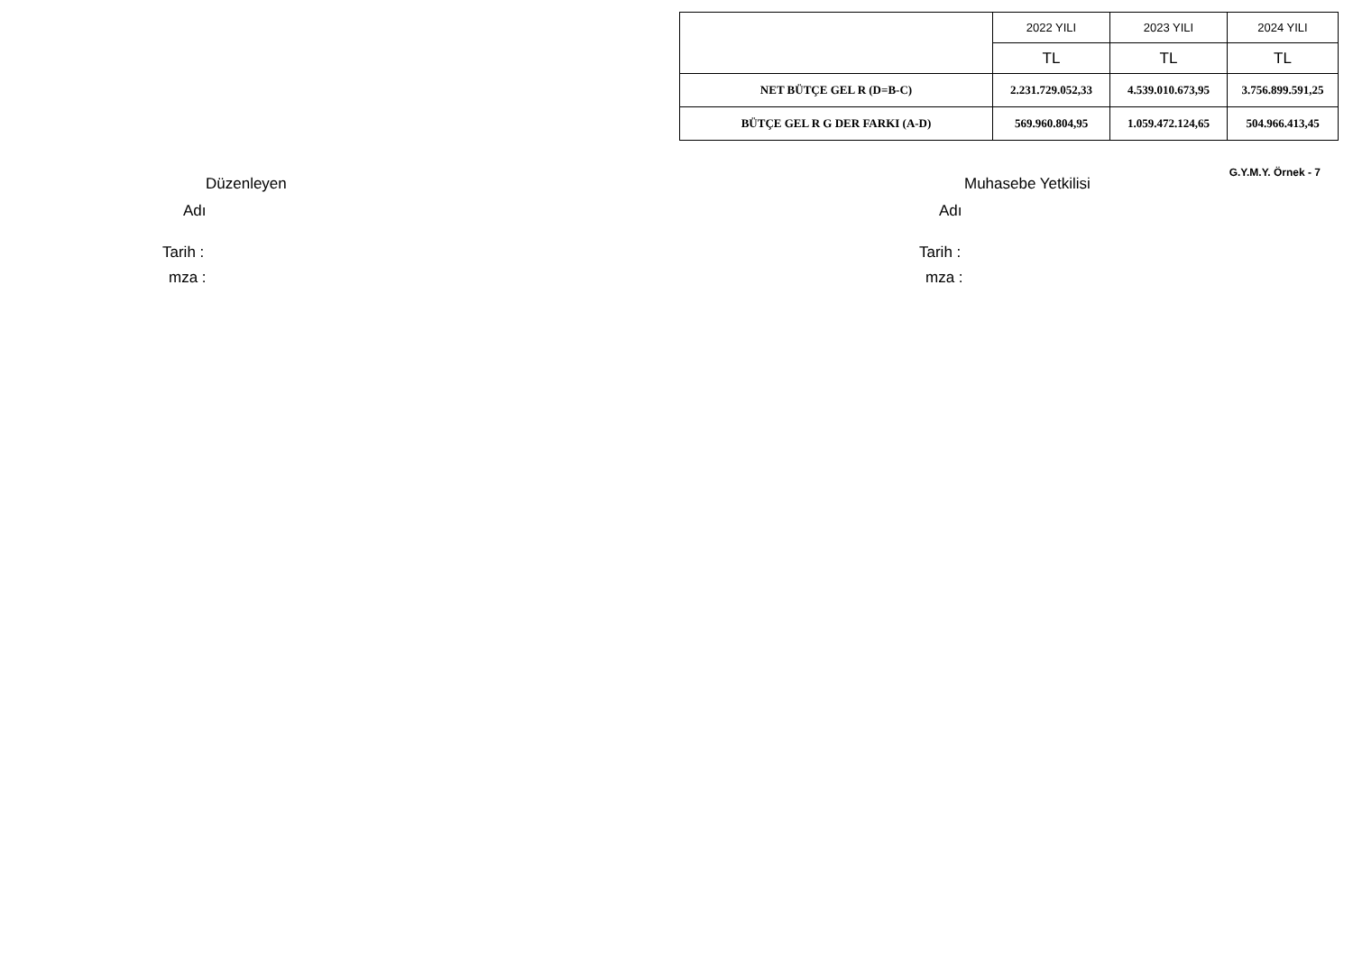| | 2022 YILI | 2023 YILI | 2024 YILI |
| --- | --- | --- | --- |
| | TL | TL | TL |
| NET BÜTÇE GEL R (D=B-C) | 2.231.729.052,33 | 4.539.010.673,95 | 3.756.899.591,25 |
| BÜTÇE GEL R G DER FARKI (A-D) | 569.960.804,95 | 1.059.472.124,65 | 504.966.413,45 |
G.Y.M.Y. Örnek - 7
Düzenleyen
Adı
Tarih :
mza :
Muhasebe Yetkilisi
Adı
Tarih :
mza :